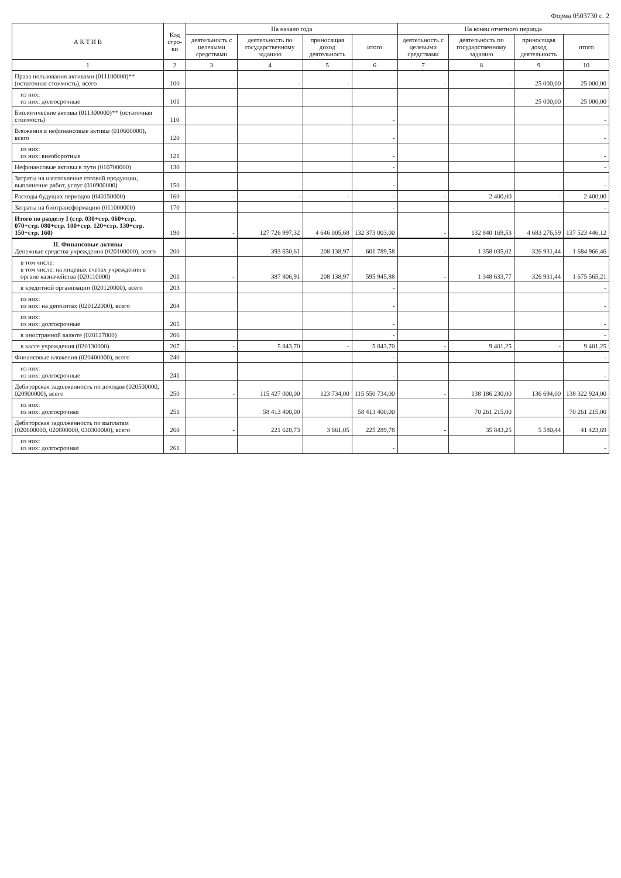Форма 0503730 с. 2
| А К Т И В | Код стро-ки | На начало года | | | | На конец отчетного периода | | | |
| --- | --- | --- | --- | --- | --- | --- | --- | --- | --- |
| | | деятельность с целевыми средствами | деятельность по государственному заданию | приносящая доход деятельность | итого | деятельность с целевыми средствами | деятельность по государственному заданию | приносящая доход деятельность | итого |
| 1 | 2 | 3 | 4 | 5 | 6 | 7 | 8 | 9 | 10 |
| Права пользования активами (011100000)** (остаточная стоимость), всего | 100 | - | - | - | - | - | - | 25 000,00 | 25 000,00 |
| из них: из них: долгосрочные | 101 | | | | | | | 25 000,00 | 25 000,00 |
| Биологические активы (011300000)** (остаточная стоимость) | 110 | | | | - | | | | - |
| Вложения в нефинансовые активы (010600000), всего | 120 | | | | - | | | | - |
| из них: из них: внеоборотные | 121 | | | | - | | | | - |
| Нефинансовые активы в пути (010700000) | 130 | | | | - | | | | - |
| Затраты на изготовление готовой продукции, выполнение работ, услуг (010900000) | 150 | | | | - | | | | - |
| Расходы будущих периодов (040150000) | 160 | - | - | - | - | - | 2 400,00 | - | 2 400,00 |
| Затраты на биотрансформацию (011000000) | 170 | | | | - | | | | - |
| Итого по разделу I (стр. 030+стр. 060+стр. 070+стр. 080+стр. 100+стр. 120+стр. 130+стр. 150+стр. 160) | 190 | - | 127 726 997,32 | 4 646 005,68 | 132 373 003,00 | - | 132 840 169,53 | 4 683 276,59 | 137 523 446,12 |
| II. Финансовые активы Денежные средства учреждения (020100000), всего | 200 | - | 393 650,61 | 208 138,97 | 601 789,58 | - | 1 358 035,02 | 326 931,44 | 1 684 966,46 |
| в том числе: в том числе: на лицевых счетах учреждения в органе казначейства (020110000) | 201 | - | 387 806,91 | 208 138,97 | 595 945,88 | - | 1 348 633,77 | 326 931,44 | 1 675 565,21 |
| в кредитной организации (020120000), всего | 203 | | | | - | | | | - |
| из них: из них: на депозитах (020122000), всего | 204 | | | | - | | | | - |
| из них: из них: долгосрочные | 205 | | | | - | | | | - |
| в иностранной валюте (020127000) | 206 | | | | - | | | | - |
| в кассе учреждения (020130000) | 207 | - | 5 843,70 | - | 5 843,70 | - | 9 401,25 | - | 9 401,25 |
| Финансовые вложения (020400000), всего | 240 | | | | - | | | | - |
| из них: из них: долгосрочные | 241 | | | | - | | | | - |
| Дебиторская задолженность по доходам (020500000, 020900000), всего | 250 | - | 115 427 000,00 | 123 734,00 | 115 550 734,00 | - | 138 186 230,00 | 136 694,00 | 138 322 924,00 |
| из них: из них: долгосрочная | 251 | | 58 413 400,00 | | 58 413 400,00 | | 70 261 215,00 | | 70 261 215,00 |
| Дебиторская задолженность по выплатам (020600000, 020800000, 030300000), всего | 260 | - | 221 628,73 | 3 661,05 | 225 289,78 | - | 35 843,25 | 5 580,44 | 41 423,69 |
| из них: из них: долгосрочная | 261 | | | | - | | | | - |